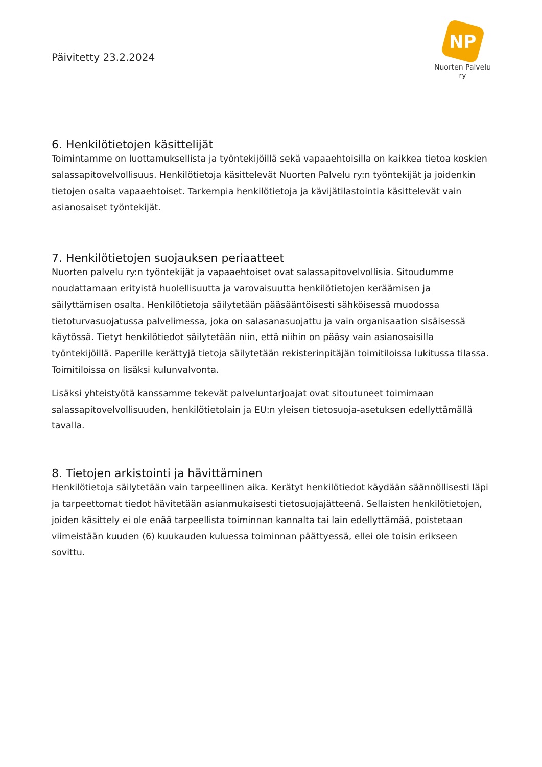Päivitetty 23.2.2024
NP
Nuorten Palvelu ry
6. Henkilötietojen käsittelijät
Toimintamme on luottamuksellista ja työntekijöillä sekä vapaaehtoisilla on kaikkea tietoa koskien salassapitovelvollisuus. Henkilötietoja käsittelevät Nuorten Palvelu ry:n työntekijät ja joidenkin tietojen osalta vapaaehtoiset. Tarkempia henkilötietoja ja kävijätilastointia käsittelevät vain asianosaiset työntekijät.
7. Henkilötietojen suojauksen periaatteet
Nuorten palvelu ry:n työntekijät ja vapaaehtoiset ovat salassapitovelvollisia. Sitoudumme noudattamaan erityistä huolellisuutta ja varovaisuutta henkilötietojen keräämisen ja säilyttämisen osalta. Henkilötietoja säilytetään pääsääntöisesti sähköisessä muodossa tietoturvasuojatussa palvelimessa, joka on salasanasuojattu ja vain organisaation sisäisessä käytössä. Tietyt henkilötiedot säilytetään niin, että niihin on pääsy vain asianosaisilla työntekijöillä. Paperille kerättyjä tietoja säilytetään rekisterinpitäjän toimitiloissa lukitussa tilassa. Toimitiloissa on lisäksi kulunvalvonta.
Lisäksi yhteistyötä kanssamme tekevät palveluntarjoajat ovat sitoutuneet toimimaan salassapitovelvollisuuden, henkilötietolain ja EU:n yleisen tietosuoja-asetuksen edellyttämällä tavalla.
8. Tietojen arkistointi ja hävittäminen
Henkilötietoja säilytetään vain tarpeellinen aika. Kerätyt henkilötiedot käydään säännöllisesti läpi ja tarpeettomat tiedot hävitetään asianmukaisesti tietosuojajätteenä. Sellaisten henkilötietojen, joiden käsittely ei ole enää tarpeellista toiminnan kannalta tai lain edellyttämää, poistetaan viimeistään kuuden (6) kuukauden kuluessa toiminnan päättyessä, ellei ole toisin erikseen sovittu.